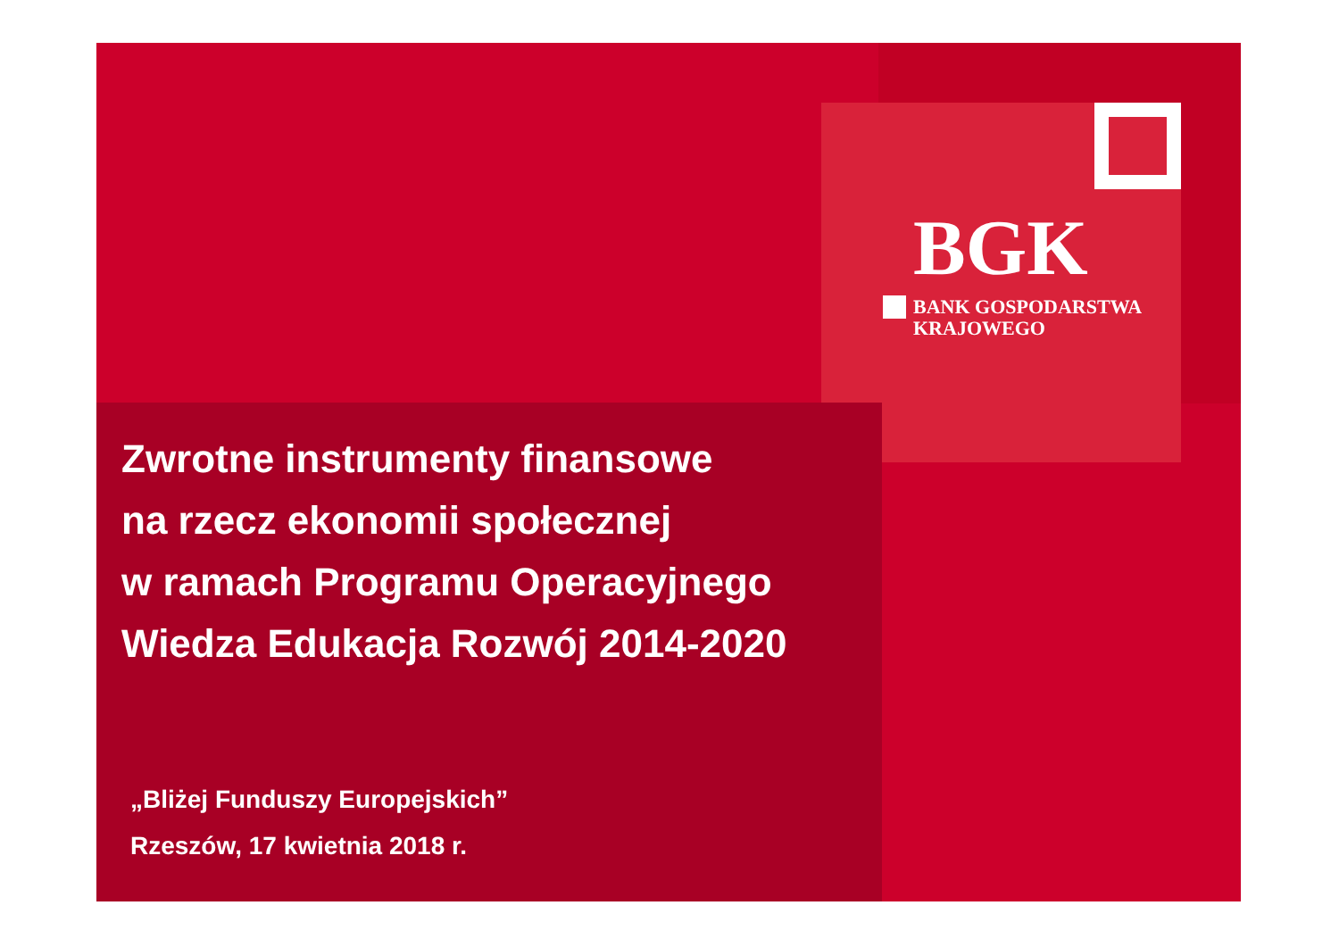BGK
BANK GOSPODARSTWA
KRAJOWEGO
Zwrotne instrumenty finansowe
na rzecz ekonomii społecznej
w ramach Programu Operacyjnego
Wiedza Edukacja Rozwój 2014-2020
„Bliżej Funduszy Europejskich”
Rzeszów, 17 kwietnia 2018 r.